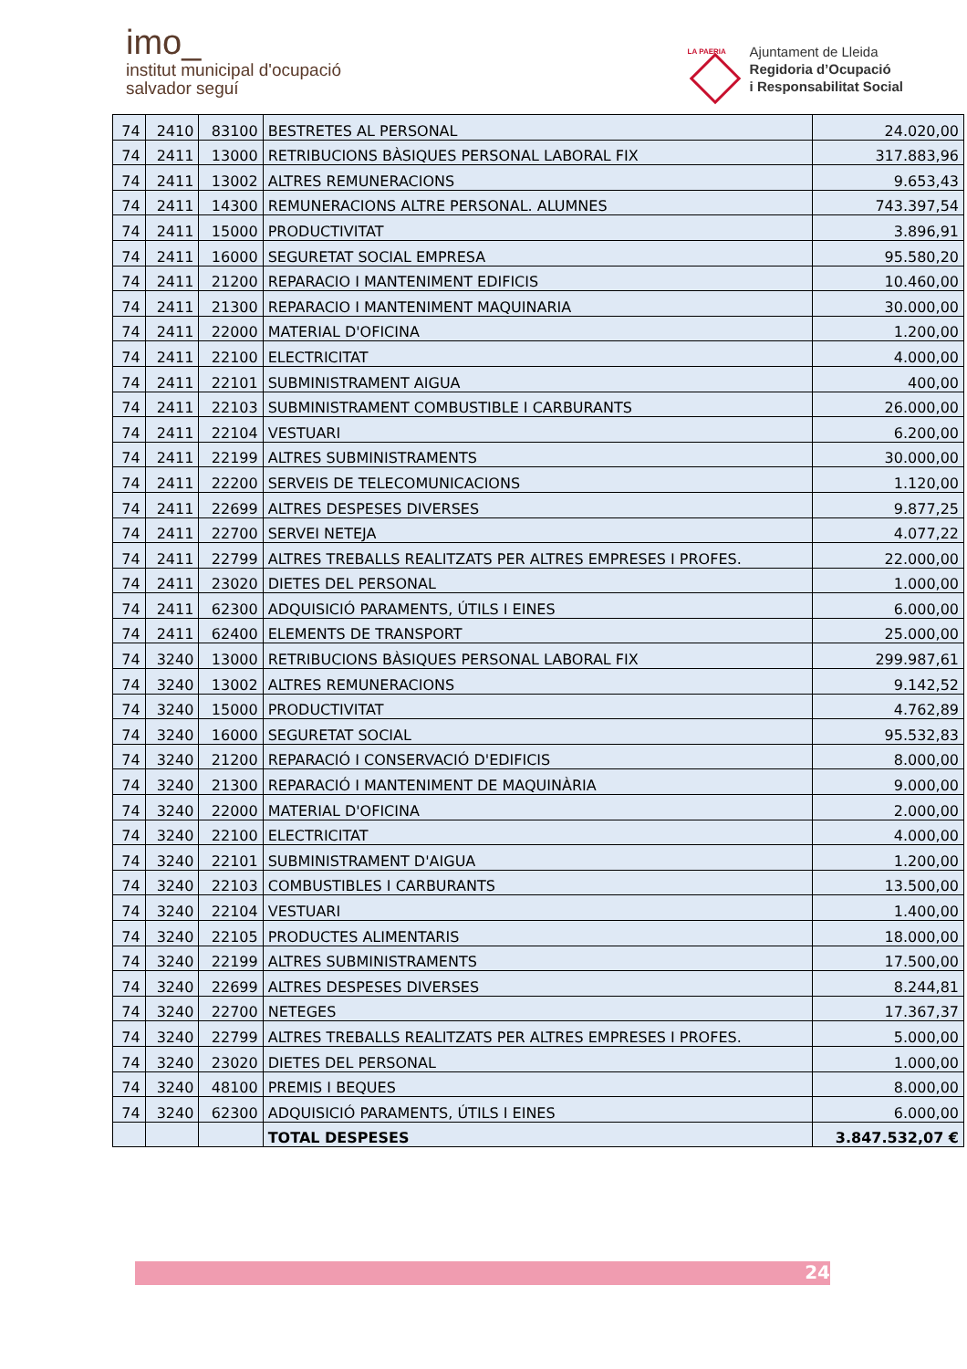imo_
institut municipal d'ocupació
salvador seguí
LA PAERIA
Ajuntament de Lleida
Regidoria d’Ocupació
i Responsabilitat Social
| 74 | 2410 | 83100 | BESTRETES AL PERSONAL | 24.020,00 |
| 74 | 2411 | 13000 | RETRIBUCIONS BÀSIQUES PERSONAL LABORAL FIX | 317.883,96 |
| 74 | 2411 | 13002 | ALTRES REMUNERACIONS | 9.653,43 |
| 74 | 2411 | 14300 | REMUNERACIONS ALTRE PERSONAL. ALUMNES | 743.397,54 |
| 74 | 2411 | 15000 | PRODUCTIVITAT | 3.896,91 |
| 74 | 2411 | 16000 | SEGURETAT SOCIAL EMPRESA | 95.580,20 |
| 74 | 2411 | 21200 | REPARACIO I MANTENIMENT EDIFICIS | 10.460,00 |
| 74 | 2411 | 21300 | REPARACIO I MANTENIMENT MAQUINARIA | 30.000,00 |
| 74 | 2411 | 22000 | MATERIAL D'OFICINA | 1.200,00 |
| 74 | 2411 | 22100 | ELECTRICITAT | 4.000,00 |
| 74 | 2411 | 22101 | SUBMINISTRAMENT AIGUA | 400,00 |
| 74 | 2411 | 22103 | SUBMINISTRAMENT COMBUSTIBLE I CARBURANTS | 26.000,00 |
| 74 | 2411 | 22104 | VESTUARI | 6.200,00 |
| 74 | 2411 | 22199 | ALTRES SUBMINISTRAMENTS | 30.000,00 |
| 74 | 2411 | 22200 | SERVEIS DE TELECOMUNICACIONS | 1.120,00 |
| 74 | 2411 | 22699 | ALTRES DESPESES DIVERSES | 9.877,25 |
| 74 | 2411 | 22700 | SERVEI NETEJA | 4.077,22 |
| 74 | 2411 | 22799 | ALTRES TREBALLS REALITZATS PER ALTRES EMPRESES I PROFES. | 22.000,00 |
| 74 | 2411 | 23020 | DIETES DEL PERSONAL | 1.000,00 |
| 74 | 2411 | 62300 | ADQUISICIÓ PARAMENTS, ÚTILS I EINES | 6.000,00 |
| 74 | 2411 | 62400 | ELEMENTS DE TRANSPORT | 25.000,00 |
| 74 | 3240 | 13000 | RETRIBUCIONS BÀSIQUES PERSONAL LABORAL FIX | 299.987,61 |
| 74 | 3240 | 13002 | ALTRES REMUNERACIONS | 9.142,52 |
| 74 | 3240 | 15000 | PRODUCTIVITAT | 4.762,89 |
| 74 | 3240 | 16000 | SEGURETAT SOCIAL | 95.532,83 |
| 74 | 3240 | 21200 | REPARACIÓ I CONSERVACIÓ D'EDIFICIS | 8.000,00 |
| 74 | 3240 | 21300 | REPARACIÓ I MANTENIMENT DE MAQUINÀRIA | 9.000,00 |
| 74 | 3240 | 22000 | MATERIAL D'OFICINA | 2.000,00 |
| 74 | 3240 | 22100 | ELECTRICITAT | 4.000,00 |
| 74 | 3240 | 22101 | SUBMINISTRAMENT D'AIGUA | 1.200,00 |
| 74 | 3240 | 22103 | COMBUSTIBLES I CARBURANTS | 13.500,00 |
| 74 | 3240 | 22104 | VESTUARI | 1.400,00 |
| 74 | 3240 | 22105 | PRODUCTES ALIMENTARIS | 18.000,00 |
| 74 | 3240 | 22199 | ALTRES SUBMINISTRAMENTS | 17.500,00 |
| 74 | 3240 | 22699 | ALTRES DESPESES DIVERSES | 8.244,81 |
| 74 | 3240 | 22700 | NETEGES | 17.367,37 |
| 74 | 3240 | 22799 | ALTRES TREBALLS REALITZATS PER ALTRES EMPRESES I PROFES. | 5.000,00 |
| 74 | 3240 | 23020 | DIETES DEL PERSONAL | 1.000,00 |
| 74 | 3240 | 48100 | PREMIS I BEQUES | 8.000,00 |
| 74 | 3240 | 62300 | ADQUISICIÓ PARAMENTS, ÚTILS I EINES | 6.000,00 |
| | | | TOTAL DESPESES | 3.847.532,07 € |
24